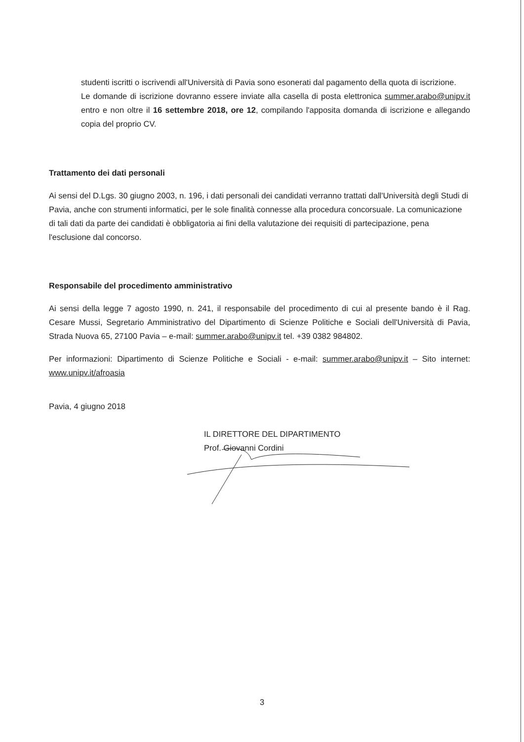studenti iscritti o iscrivendi all'Università di Pavia sono esonerati dal pagamento della quota di iscrizione.
Le domande di iscrizione dovranno essere inviate alla casella di posta elettronica summer.arabo@unipv.it entro e non oltre il 16 settembre 2018, ore 12, compilando l'apposita domanda di iscrizione e allegando copia del proprio CV.
Trattamento dei dati personali
Ai sensi del D.Lgs. 30 giugno 2003, n. 196, i dati personali dei candidati verranno trattati dall'Università degli Studi di Pavia, anche con strumenti informatici, per le sole finalità connesse alla procedura concorsuale. La comunicazione di tali dati da parte dei candidati è obbligatoria ai fini della valutazione dei requisiti di partecipazione, pena l'esclusione dal concorso.
Responsabile del procedimento amministrativo
Ai sensi della legge 7 agosto 1990, n. 241, il responsabile del procedimento di cui al presente bando è il Rag. Cesare Mussi, Segretario Amministrativo del Dipartimento di Scienze Politiche e Sociali dell'Università di Pavia, Strada Nuova 65, 27100 Pavia – e-mail: summer.arabo@unipv.it tel. +39 0382 984802.
Per informazioni: Dipartimento di Scienze Politiche e Sociali - e-mail: summer.arabo@unipv.it – Sito internet: www.unipv.it/afroasia
Pavia, 4 giugno 2018
IL DIRETTORE DEL DIPARTIMENTO
Prof. Giovanni Cordini
3